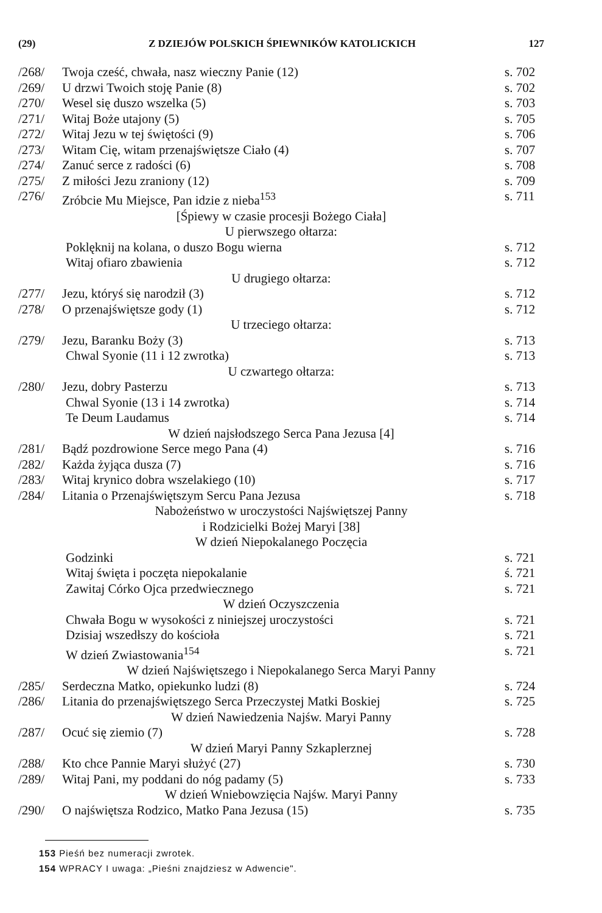(29) Z DZIEJÓW POLSKICH ŚPIEWNIKÓW KATOLICKICH 127
| /268/ | Twoja cześć, chwała, nasz wieczny Panie (12) | s. 702 |
| /269/ | U drzwi Twoich stoję Panie (8) | s. 702 |
| /270/ | Wesel się duszo wszelka (5) | s. 703 |
| /271/ | Witaj Boże utajony (5) | s. 705 |
| /272/ | Witaj Jezu w tej świętości (9) | s. 706 |
| /273/ | Witam Cię, witam przenajświętsze Ciało (4) | s. 707 |
| /274/ | Zanuć serce z radości (6) | s. 708 |
| /275/ | Z miłości Jezu zraniony (12) | s. 709 |
| /276/ | Zróbcie Mu Miejsce, Pan idzie z nieba<sup>153</sup> | s. 711 |
| [Śpiewy w czasie procesji Bożego Ciała] | | |
| U pierwszego ołtarza: | | |
| | Poklęknij na kolana, o duszo Bogu wierna | s. 712 |
| | Witaj ofiaro zbawienia | s. 712 |
| U drugiego ołtarza: | | |
| /277/ | Jezu, któryś się narodził (3) | s. 712 |
| /278/ | O przenajświętsze gody (1) | s. 712 |
| U trzeciego ołtarza: | | |
| /279/ | Jezu, Baranku Boży (3) | s. 713 |
| | Chwal Syonie (11 i 12 zwrotka) | s. 713 |
| U czwartego ołtarza: | | |
| /280/ | Jezu, dobry Pasterzu | s. 713 |
| | Chwal Syonie (13 i 14 zwrotka) | s. 714 |
| | Te Deum Laudamus | s. 714 |
| W dzień najsłodszego Serca Pana Jezusa [4] | | |
| /281/ | Bądź pozdrowione Serce mego Pana (4) | s. 716 |
| /282/ | Każda żyjąca dusza (7) | s. 716 |
| /283/ | Witaj krynico dobra wszelakiego (10) | s. 717 |
| /284/ | Litania o Przenajświętszym Sercu Pana Jezusa | s. 718 |
| Nabożeństwo w uroczystości Najświętszej Panny i Rodzicielki Bożej Maryi [38] | | |
| W dzień Niepokalanego Poczęcia | | |
| | Godzinki | s. 721 |
| | Witaj święta i poczęta niepokalanie | ś. 721 |
| | Zawitaj Córko Ojca przedwiecznego | s. 721 |
| W dzień Oczyszczenia | | |
| | Chwała Bogu w wysokości z niniejszej uroczystości | s. 721 |
| | Dzisiaj wszedłszy do kościoła | s. 721 |
| | W dzień Zwiastowania<sup>154</sup> | s. 721 |
| W dzień Najświętszego i Niepokalanego Serca Maryi Panny | | |
| /285/ | Serdeczna Matko, opiekunko ludzi (8) | s. 724 |
| /286/ | Litania do przenajświętszego Serca Przeczystej Matki Boskiej | s. 725 |
| W dzień Nawiedzenia Najśw. Maryi Panny | | |
| /287/ | Ocuć się ziemio (7) | s. 728 |
| W dzień Maryi Panny Szkaplerznej | | |
| /288/ | Kto chce Pannie Maryi służyć (27) | s. 730 |
| /289/ | Witaj Pani, my poddani do nóg padamy (5) | s. 733 |
| W dzień Wniebowzięcia Najśw. Maryi Panny | | |
| /290/ | O najświętsza Rodzico, Matko Pana Jezusa (15) | s. 735 |
153 Pieśń bez numeracji zwrotek.
154 WPRACY I uwaga: „Pieśni znajdziesz w Adwencie".